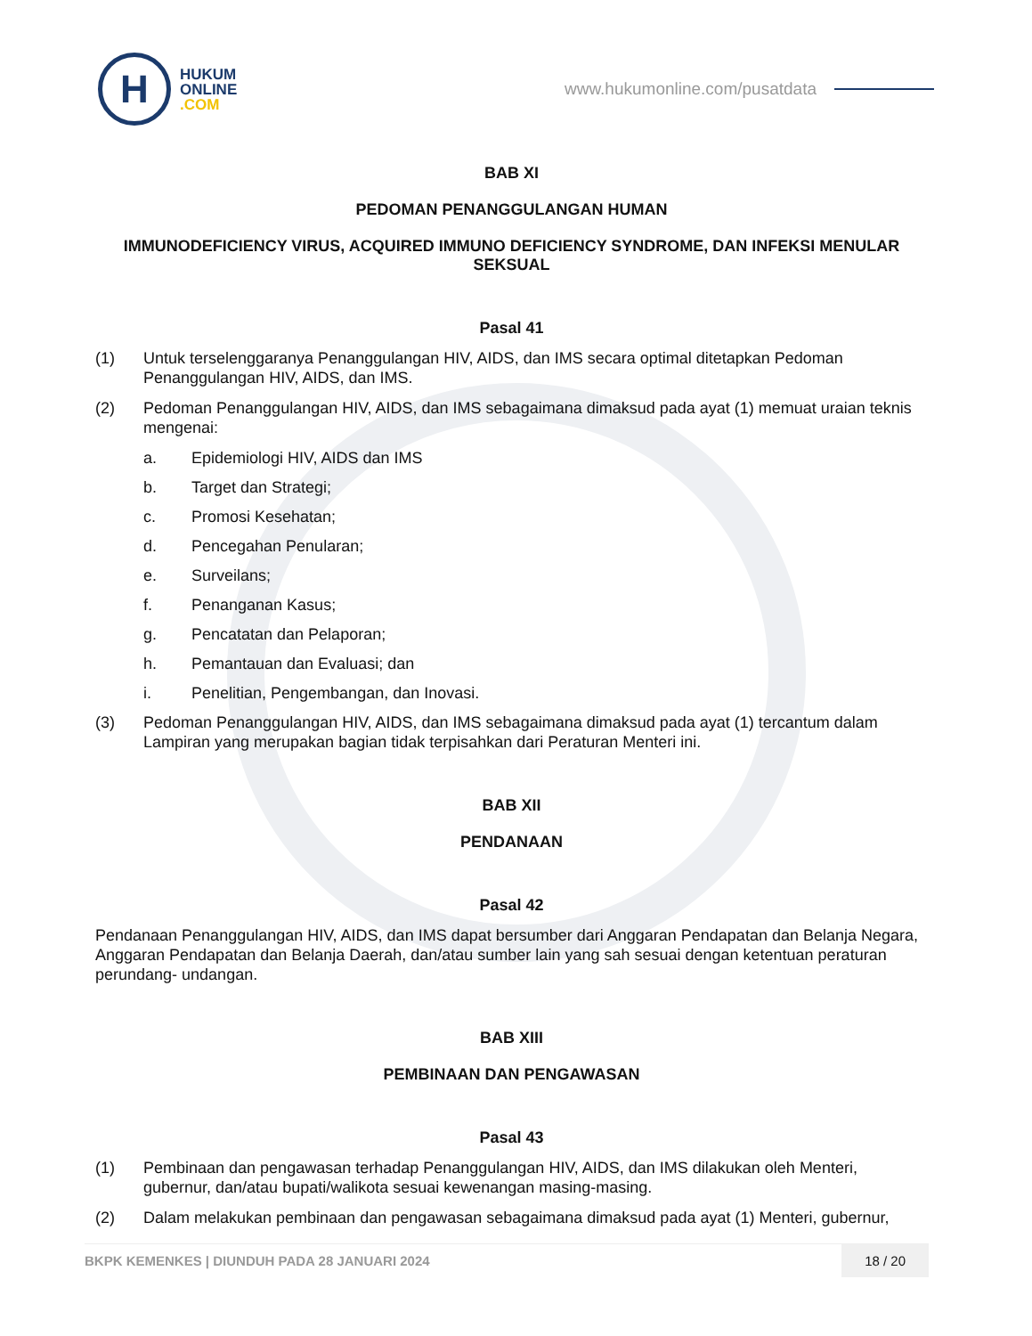H
HUKUM
ONLINE
.COM
www.hukumonline.com/pusatdata
BAB XI
PEDOMAN PENANGGULANGAN HUMAN
IMMUNODEFICIENCY VIRUS, ACQUIRED IMMUNO DEFICIENCY SYNDROME, DAN INFEKSI MENULAR SEKSUAL
Pasal 41
(1) Untuk terselenggaranya Penanggulangan HIV, AIDS, dan IMS secara optimal ditetapkan Pedoman Penanggulangan HIV, AIDS, dan IMS.
(2) Pedoman Penanggulangan HIV, AIDS, dan IMS sebagaimana dimaksud pada ayat (1) memuat uraian teknis mengenai:
a. Epidemiologi HIV, AIDS dan IMS
b. Target dan Strategi;
c. Promosi Kesehatan;
d. Pencegahan Penularan;
e. Surveilans;
f. Penanganan Kasus;
g. Pencatatan dan Pelaporan;
h. Pemantauan dan Evaluasi; dan
i. Penelitian, Pengembangan, dan Inovasi.
(3) Pedoman Penanggulangan HIV, AIDS, dan IMS sebagaimana dimaksud pada ayat (1) tercantum dalam Lampiran yang merupakan bagian tidak terpisahkan dari Peraturan Menteri ini.
BAB XII
PENDANAAN
Pasal 42
Pendanaan Penanggulangan HIV, AIDS, dan IMS dapat bersumber dari Anggaran Pendapatan dan Belanja Negara, Anggaran Pendapatan dan Belanja Daerah, dan/atau sumber lain yang sah sesuai dengan ketentuan peraturan perundang- undangan.
BAB XIII
PEMBINAAN DAN PENGAWASAN
Pasal 43
(1) Pembinaan dan pengawasan terhadap Penanggulangan HIV, AIDS, dan IMS dilakukan oleh Menteri, gubernur, dan/atau bupati/walikota sesuai kewenangan masing-masing.
(2) Dalam melakukan pembinaan dan pengawasan sebagaimana dimaksud pada ayat (1) Menteri, gubernur,
BKPK KEMENKES | DIUNDUH PADA 28 JANUARI 2024 18 / 20